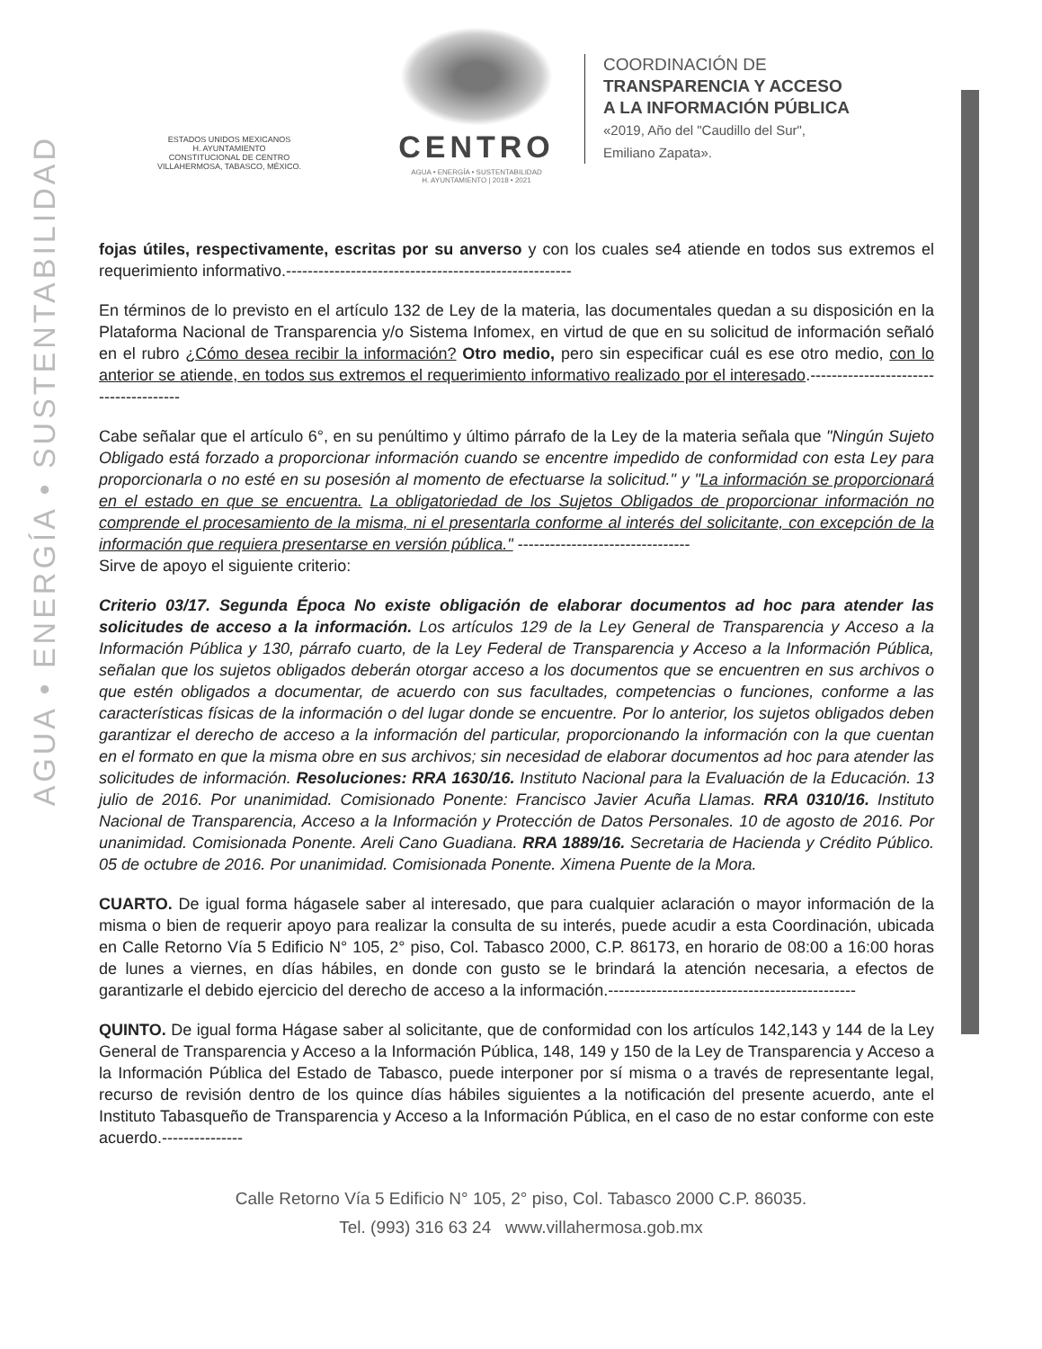AGUA • ENERGÍA • SUSTENTABILIDAD
ESTADOS UNIDOS MEXICANOS
H. AYUNTAMIENTO
CONSTITUCIONAL DE CENTRO
VILLAHERMOSA, TABASCO, MÉXICO.
CENTRO
AGUA • ENERGÍA • SUSTENTABILIDAD
H. AYUNTAMIENTO | 2018 • 2021
COORDINACIÓN DE
TRANSPARENCIA Y ACCESO
A LA INFORMACIÓN PÚBLICA
«2019, Año del "Caudillo del Sur",
Emiliano Zapata».
fojas útiles, respectivamente, escritas por su anverso y con los cuales se4 atiende en todos sus extremos el requerimiento informativo.-----------------------------------------------------
En términos de lo previsto en el artículo 132 de Ley de la materia, las documentales quedan a su disposición en la Plataforma Nacional de Transparencia y/o Sistema Infomex, en virtud de que en su solicitud de información señaló en el rubro ¿Cómo desea recibir la información? Otro medio, pero sin especificar cuál es ese otro medio, con lo anterior se atiende, en todos sus extremos el requerimiento informativo realizado por el interesado.--------------------------------------
Cabe señalar que el artículo 6°, en su penúltimo y último párrafo de la Ley de la materia señala que "Ningún Sujeto Obligado está forzado a proporcionar información cuando se encentre impedido de conformidad con esta Ley para proporcionarla o no esté en su posesión al momento de efectuarse la solicitud." y "La información se proporcionará en el estado en que se encuentra. La obligatoriedad de los Sujetos Obligados de proporcionar información no comprende el procesamiento de la misma, ni el presentarla conforme al interés del solicitante, con excepción de la información que requiera presentarse en versión pública." --------------------------------
Sirve de apoyo el siguiente criterio:
Criterio 03/17. Segunda Época No existe obligación de elaborar documentos ad hoc para atender las solicitudes de acceso a la información. Los artículos 129 de la Ley General de Transparencia y Acceso a la Información Pública y 130, párrafo cuarto, de la Ley Federal de Transparencia y Acceso a la Información Pública, señalan que los sujetos obligados deberán otorgar acceso a los documentos que se encuentren en sus archivos o que estén obligados a documentar, de acuerdo con sus facultades, competencias o funciones, conforme a las características físicas de la información o del lugar donde se encuentre. Por lo anterior, los sujetos obligados deben garantizar el derecho de acceso a la información del particular, proporcionando la información con la que cuentan en el formato en que la misma obre en sus archivos; sin necesidad de elaborar documentos ad hoc para atender las solicitudes de información. Resoluciones: RRA 1630/16. Instituto Nacional para la Evaluación de la Educación. 13 julio de 2016. Por unanimidad. Comisionado Ponente: Francisco Javier Acuña Llamas. RRA 0310/16. Instituto Nacional de Transparencia, Acceso a la Información y Protección de Datos Personales. 10 de agosto de 2016. Por unanimidad. Comisionada Ponente. Areli Cano Guadiana. RRA 1889/16. Secretaria de Hacienda y Crédito Público. 05 de octubre de 2016. Por unanimidad. Comisionada Ponente. Ximena Puente de la Mora.
CUARTO. De igual forma hágasele saber al interesado, que para cualquier aclaración o mayor información de la misma o bien de requerir apoyo para realizar la consulta de su interés, puede acudir a esta Coordinación, ubicada en Calle Retorno Vía 5 Edificio N° 105, 2° piso, Col. Tabasco 2000, C.P. 86173, en horario de 08:00 a 16:00 horas de lunes a viernes, en días hábiles, en donde con gusto se le brindará la atención necesaria, a efectos de garantizarle el debido ejercicio del derecho de acceso a la información.----------------------------------------------
QUINTO. De igual forma Hágase saber al solicitante, que de conformidad con los artículos 142,143 y 144 de la Ley General de Transparencia y Acceso a la Información Pública, 148, 149 y 150 de la Ley de Transparencia y Acceso a la Información Pública del Estado de Tabasco, puede interponer por sí misma o a través de representante legal, recurso de revisión dentro de los quince días hábiles siguientes a la notificación del presente acuerdo, ante el Instituto Tabasqueño de Transparencia y Acceso a la Información Pública, en el caso de no estar conforme con este acuerdo.---------------
Calle Retorno Vía 5 Edificio N° 105, 2° piso, Col. Tabasco 2000 C.P. 86035.
Tel. (993) 316 63 24 www.villahermosa.gob.mx